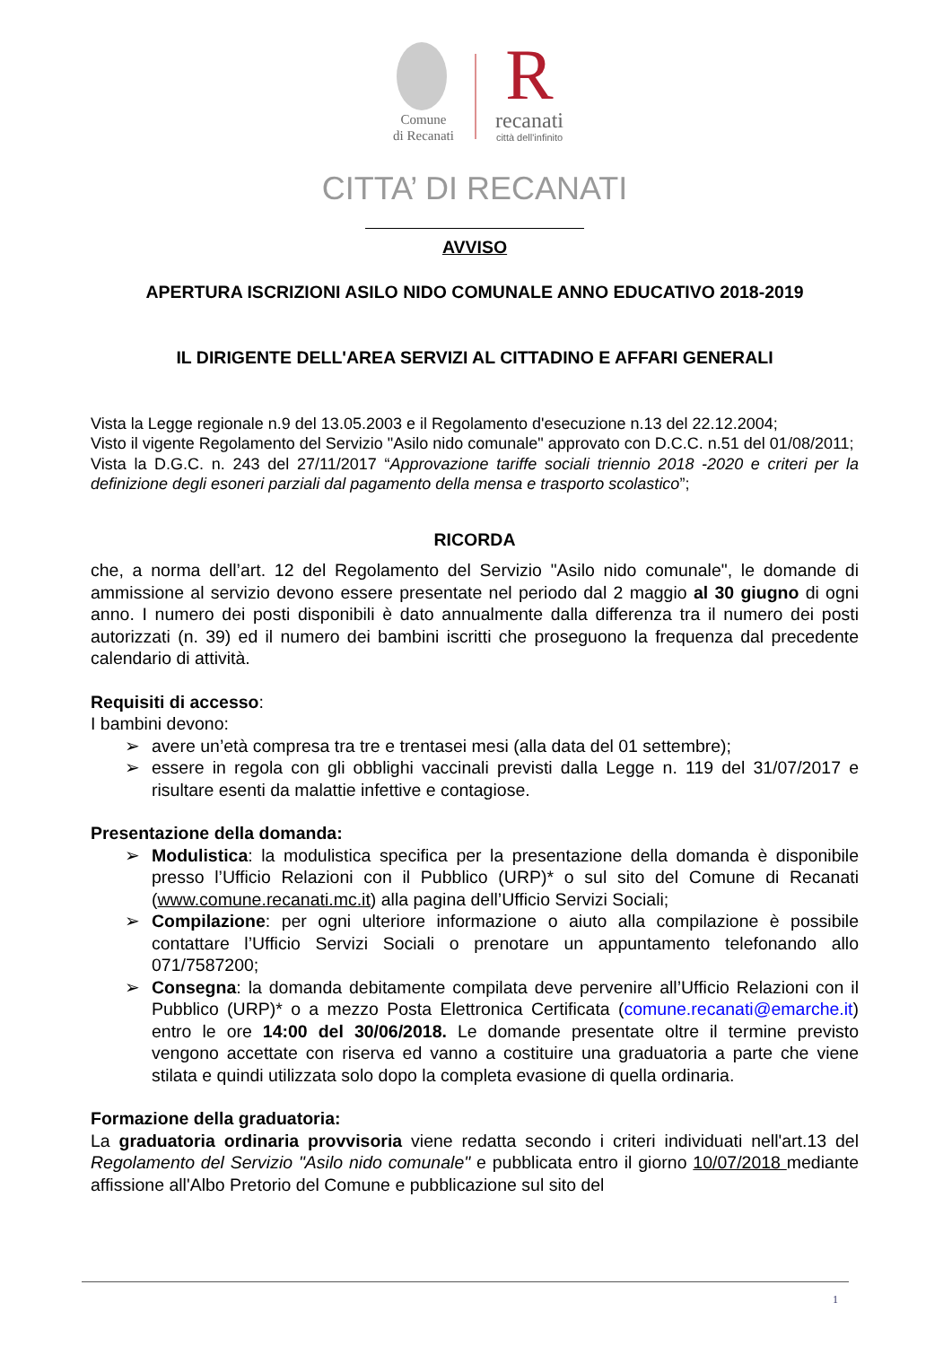Comune
di Recanati
R
recanati
città dell'infinito
CITTA’ DI RECANATI
AVVISO
APERTURA ISCRIZIONI ASILO NIDO COMUNALE ANNO EDUCATIVO 2018-2019
IL DIRIGENTE DELL'AREA SERVIZI AL CITTADINO E AFFARI GENERALI
Vista la Legge regionale n.9 del 13.05.2003 e il Regolamento d'esecuzione n.13 del 22.12.2004;
Visto il vigente Regolamento del Servizio "Asilo nido comunale" approvato con D.C.C. n.51 del 01/08/2011;
Vista la D.G.C. n. 243 del 27/11/2017 “Approvazione tariffe sociali triennio 2018 -2020 e criteri per la definizione degli esoneri parziali dal pagamento della mensa e trasporto scolastico”;
RICORDA
che, a norma dell’art. 12 del Regolamento del Servizio "Asilo nido comunale", le domande di ammissione al servizio devono essere presentate nel periodo dal 2 maggio al 30 giugno di ogni anno. I numero dei posti disponibili è dato annualmente dalla differenza tra il numero dei posti autorizzati (n. 39) ed il numero dei bambini iscritti che proseguono la frequenza dal precedente calendario di attività.
Requisiti di accesso:
I bambini devono:
➢ avere un’età compresa tra tre e trentasei mesi (alla data del 01 settembre);
➢ essere in regola con gli obblighi vaccinali previsti dalla Legge n. 119 del 31/07/2017 e risultare esenti da malattie infettive e contagiose.
Presentazione della domanda:
➢ Modulistica: la modulistica specifica per la presentazione della domanda è disponibile presso l’Ufficio Relazioni con il Pubblico (URP)* o sul sito del Comune di Recanati (www.comune.recanati.mc.it) alla pagina dell’Ufficio Servizi Sociali;
➢ Compilazione: per ogni ulteriore informazione o aiuto alla compilazione è possibile contattare l’Ufficio Servizi Sociali o prenotare un appuntamento telefonando allo 071/7587200;
➢ Consegna: la domanda debitamente compilata deve pervenire all’Ufficio Relazioni con il Pubblico (URP)* o a mezzo Posta Elettronica Certificata (comune.recanati@emarche.it) entro le ore 14:00 del 30/06/2018. Le domande presentate oltre il termine previsto vengono accettate con riserva ed vanno a costituire una graduatoria a parte che viene stilata e quindi utilizzata solo dopo la completa evasione di quella ordinaria.
Formazione della graduatoria:
La graduatoria ordinaria provvisoria viene redatta secondo i criteri individuati nell'art.13 del Regolamento del Servizio "Asilo nido comunale" e pubblicata entro il giorno 10/07/2018 mediante affissione all'Albo Pretorio del Comune e pubblicazione sul sito del
1